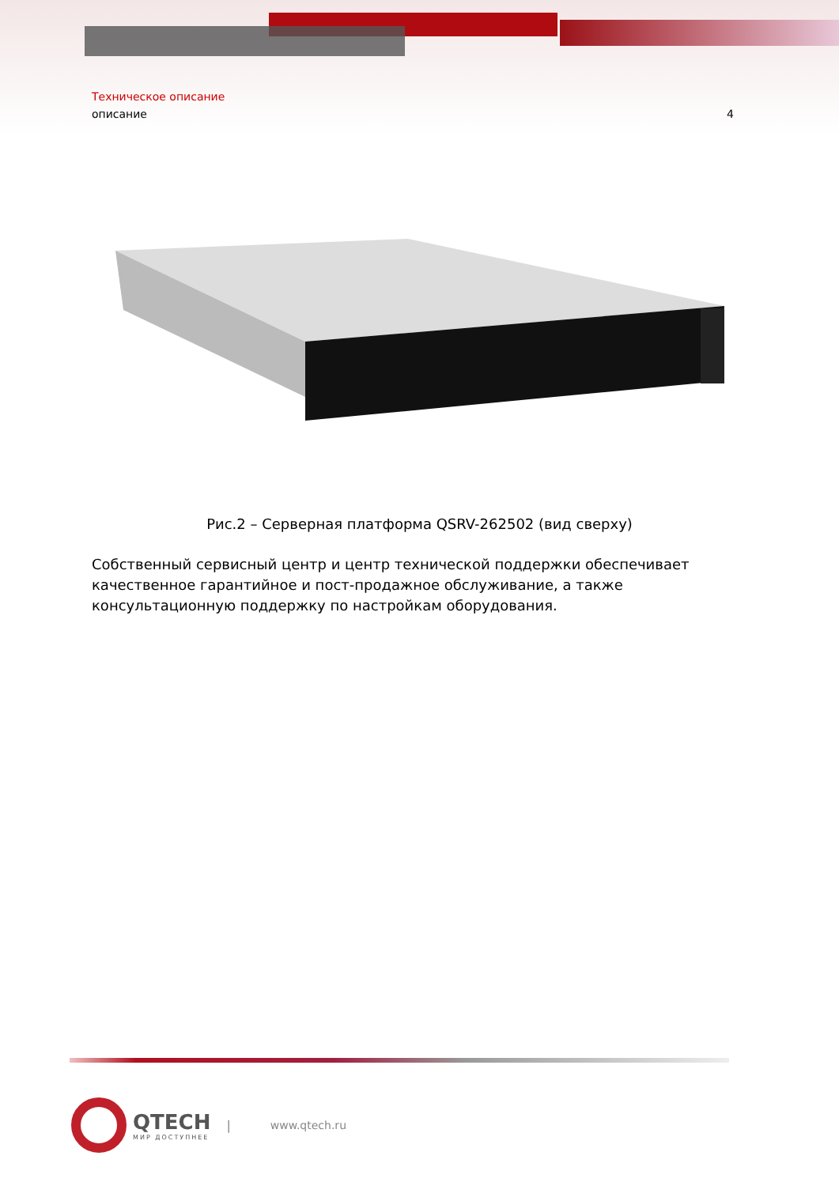Техническое описание
описание 4
Рис.2 – Серверная платформа QSRV-262502 (вид сверху)
Собственный сервисный центр и центр технической поддержки обеспечивает качественное гарантийное и пост-продажное обслуживание, а также консультационную поддержку по настройкам оборудования.
QTECH
МИР ДОСТУПНЕЕ
| www.qtech.ru